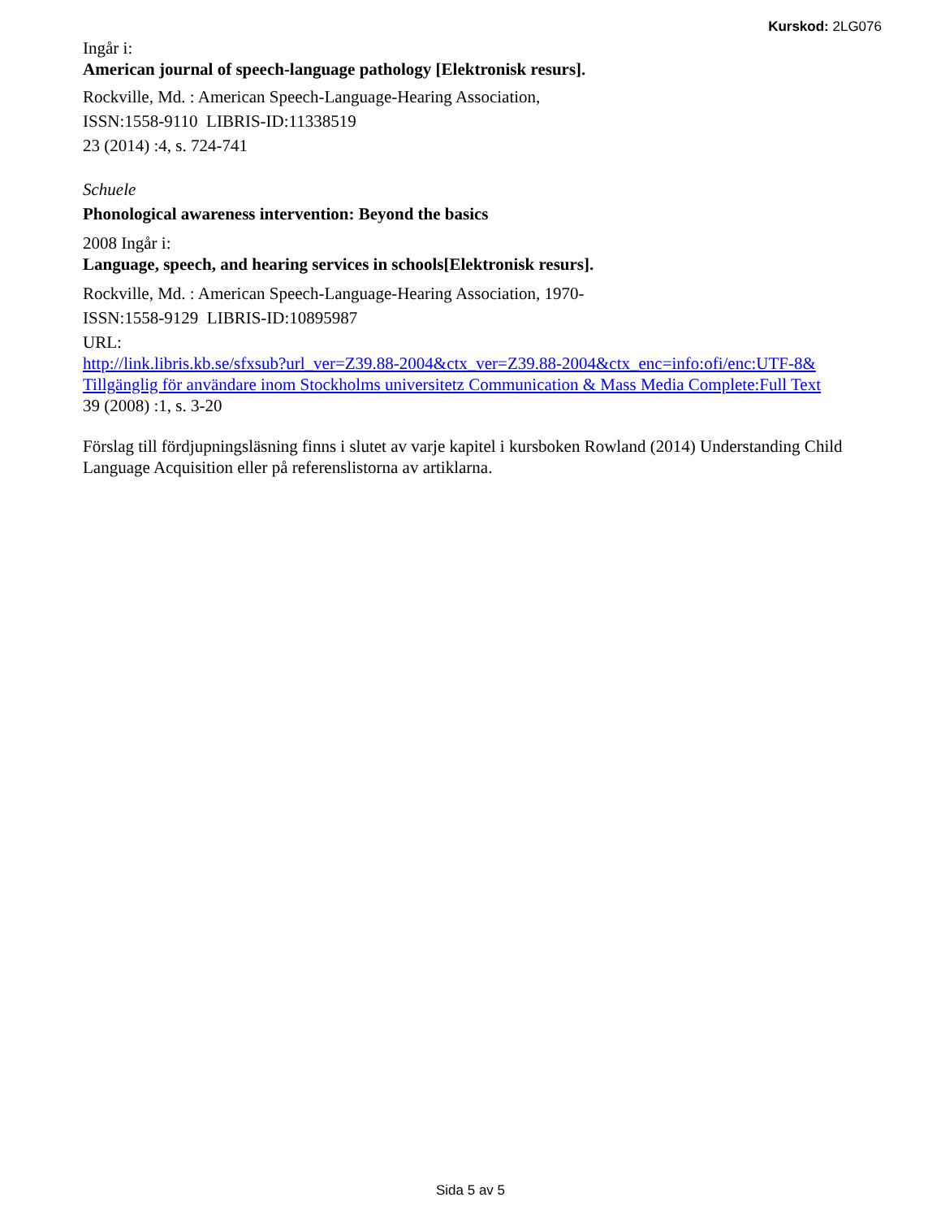Kurskod: 2LG076
Ingår i:
American journal of speech-language pathology [Elektronisk resurs].
Rockville, Md. : American Speech-Language-Hearing Association,
ISSN:1558-9110 LIBRIS-ID:11338519
23 (2014) :4, s. 724-741
Schuele
Phonological awareness intervention: Beyond the basics
2008 Ingår i:
Language, speech, and hearing services in schools[Elektronisk resurs].
Rockville, Md. : American Speech-Language-Hearing Association, 1970-
ISSN:1558-9129 LIBRIS-ID:10895987
URL:
http://link.libris.kb.se/sfxsub?url_ver=Z39.88-2004&ctx_ver=Z39.88-2004&ctx_enc=info:ofi/enc:UTF-8&
Tillgänglig för användare inom Stockholms universitetz Communication & Mass Media Complete:Full Text
39 (2008) :1, s. 3-20
Förslag till fördjupningsläsning finns i slutet av varje kapitel i kursboken Rowland (2014) Understanding Child Language Acquisition eller på referenslistorna av artiklarna.
Sida 5 av 5